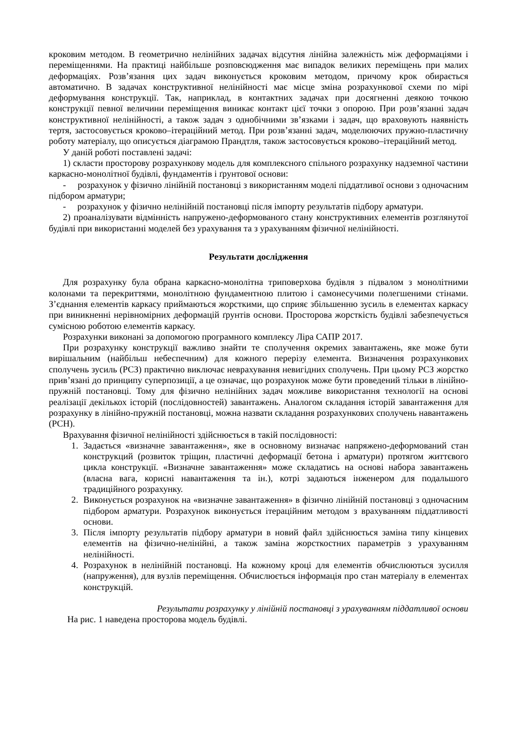кроковим методом. В геометрично нелінійних задачах відсутня лінійна залежність між деформаціями і переміщеннями. На практиці найбільше розповсюдження має випадок великих переміщень при малих деформаціях. Розв’язання цих задач виконується кроковим методом, причому крок обирається автоматично. В задачах конструктивної нелінійності має місце зміна розрахункової схеми по мірі деформування конструкції. Так, наприклад, в контактних задачах при досягненні деякою точкою конструкції певної величини переміщення виникає контакт цієї точки з опорою. При розв’язанні задач конструктивної нелінійності, а також задач з однобічними зв’язками і задач, що враховують наявність тертя, застосовується кроково–ітераційний метод. При розв’язанні задач, моделюючих пружно-пластичну роботу матеріалу, що описується діаграмою Прандтля, також застосовується кроково–ітераційний метод.
У даній роботі поставлені задачі:
1) скласти просторову розрахункову модель для комплексного спільного розрахунку надземної частини каркасно-монолітної будівлі, фундаментів і ґрунтової основи:
- розрахунок у фізично лінійній постановці з використанням моделі піддатливої основи з одночасним підбором арматури;
- розрахунок у фізично нелінійній постановці після імпорту результатів підбору арматури.
2) проаналізувати відмінність напружено-деформованого стану конструктивних елементів розглянутої будівлі при використанні моделей без урахування та з урахуванням фізичної нелінійності.
Результати дослідження
Для розрахунку була обрана каркасно-монолітна триповерхова будівля з підвалом з монолітними колонами та перекриттями, монолітною фундаментною плитою і самонесучими полегшеними стінами. З’єднання елементів каркасу приймаються жорсткими, що сприяє збільшенню зусиль в елементах каркасу при виникненні нерівномірних деформацій ґрунтів основи. Просторова жорсткість будівлі забезпечується сумісною роботою елементів каркасу.
Розрахунки виконані за допомогою програмного комплексу Ліра САПР 2017.
При розрахунку конструкції важливо знайти те сполучення окремих завантажень, яке може бути вирішальним (найбільш небеспечним) для кожного перерізу елемента. Визначення розрахункових сполучень зусиль (РСЗ) практично виключає неврахування невигідних сполучень. При цьому РСЗ жорстко прив’язані до принципу суперпозиції, а це означає, що розрахунок може бути проведений тільки в лінійно-пружній постановці. Тому для фізично нелінійних задач можливе використання технології на основі реалізації декількох історій (послідовностей) завантажень. Аналогом складання історій завантаження для розрахунку в лінійно-пружній постановці, можна назвати складання розрахункових сполучень навантажень (РСН).
Врахування фізичної нелінійності здійснюється в такій послідовності:
1. Задається «визначне завантаження», яке в основному визначає напряжено-деформований стан конструкций (розвиток тріщин, пластичні деформації бетона і арматури) протягом життєвого цикла конструкції. «Визначне завантаження» може складатись на основі набора завантажень (власна вага, корисні навантаження та ін.), котрі задаються інженером для подальшого традиційного розрахунку.
2. Виконується розрахунок на «визначне завантаження» в фізично лінійній постановці з одночасним підбором арматури. Розрахунок виконується ітераційним методом з врахуванням піддатливості основи.
3. Після імпорту результатів підбору арматури в новий файл здійснюється заміна типу кінцевих елементів на фізично-нелінійні, а також заміна жорсткостних параметрів з урахуванням нелінійності.
4. Розрахунок в нелінійній постановці. На кожному кроці для елементів обчислюються зусилля (напруження), для вузлів переміщення. Обчислюється інформація про стан матеріалу в елементах конструкцій.
Результати розрахунку у лінійній постановці з урахуванням піддатливої основи
На рис. 1 наведена просторова модель будівлі.